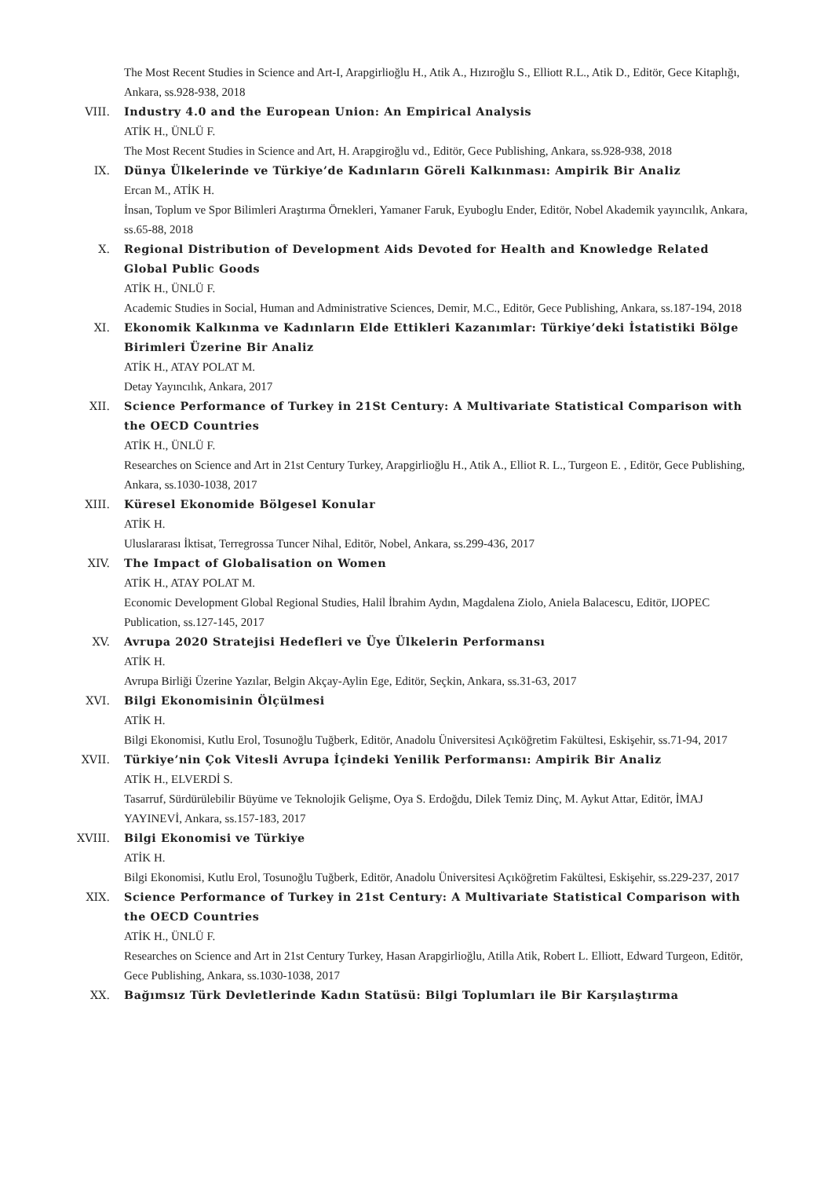The Most Recent Studies in Science and Art-I, Arapgirlioğlu H., Atik A., Hızıroğlu S., Elliott R.L., Atik D., Editör, Gece Kitaplığı, Ankara, ss.928-938, 2018
VIII. Industry 4.0 and the European Union: An Empirical Analysis
ATİK H., ÜNLÜ F.
The Most Recent Studies in Science and Art, H. Arapgiroğlu vd., Editör, Gece Publishing, Ankara, ss.928-938, 2018
IX. Dünya Ülkelerinde ve Türkiye’de Kadınların Göreli Kalkınması: Ampirik Bir Analiz
Ercan M., ATİK H.
İnsan, Toplum ve Spor Bilimleri Araştırma Örnekleri, Yamaner Faruk, Eyuboglu Ender, Editör, Nobel Akademik yayıncılık, Ankara, ss.65-88, 2018
X. Regional Distribution of Development Aids Devoted for Health and Knowledge Related Global Public Goods
ATİK H., ÜNLÜ F.
Academic Studies in Social, Human and Administrative Sciences, Demir, M.C., Editör, Gece Publishing, Ankara, ss.187-194, 2018
XI. Ekonomik Kalkınma ve Kadınların Elde Ettikleri Kazanımlar: Türkiye’deki İstatistiki Bölge Birimleri Üzerine Bir Analiz
ATİK H., ATAY POLAT M.
Detay Yayıncılık, Ankara, 2017
XII. Science Performance of Turkey in 21St Century: A Multivariate Statistical Comparison with the OECD Countries
ATİK H., ÜNLÜ F.
Researches on Science and Art in 21st Century Turkey, Arapgirlioğlu H., Atik A., Elliot R. L., Turgeon E. , Editör, Gece Publishing, Ankara, ss.1030-1038, 2017
XIII. Küresel Ekonomide Bölgesel Konular
ATİK H.
Uluslararası İktisat, Terregrossa Tuncer Nihal, Editör, Nobel, Ankara, ss.299-436, 2017
XIV. The Impact of Globalisation on Women
ATİK H., ATAY POLAT M.
Economic Development Global Regional Studies, Halil İbrahim Aydın, Magdalena Ziolo, Aniela Balacescu, Editör, IJOPEC Publication, ss.127-145, 2017
XV. Avrupa 2020 Stratejisi Hedefleri ve Üye Ülkelerin Performansı
ATİK H.
Avrupa Birliği Üzerine Yazılar, Belgin Akçay-Aylin Ege, Editör, Seçkin, Ankara, ss.31-63, 2017
XVI. Bilgi Ekonomisinin Ölçülmesi
ATİK H.
Bilgi Ekonomisi, Kutlu Erol, Tosunoğlu Tuğberk, Editör, Anadolu Üniversitesi Açıköğretim Fakültesi, Eskişehir, ss.71-94, 2017
XVII. Türkiye’nin Çok Vitesli Avrupa İçindeki Yenilik Performansı: Ampirik Bir Analiz
ATİK H., ELVERDİ S.
Tasarruf, Sürdürülebilir Büyüme ve Teknolojik Gelişme, Oya S. Erdoğdu, Dilek Temiz Dinç, M. Aykut Attar, Editör, İMAJ YAYINEVİ, Ankara, ss.157-183, 2017
XVIII. Bilgi Ekonomisi ve Türkiye
ATİK H.
Bilgi Ekonomisi, Kutlu Erol, Tosunoğlu Tuğberk, Editör, Anadolu Üniversitesi Açıköğretim Fakültesi, Eskişehir, ss.229-237, 2017
XIX. Science Performance of Turkey in 21st Century: A Multivariate Statistical Comparison with the OECD Countries
ATİK H., ÜNLÜ F.
Researches on Science and Art in 21st Century Turkey, Hasan Arapgirlioğlu, Atilla Atik, Robert L. Elliott, Edward Turgeon, Editör, Gece Publishing, Ankara, ss.1030-1038, 2017
XX. Bağımsız Türk Devletlerinde Kadın Statüsü: Bilgi Toplumları ile Bir Karşılaştırma